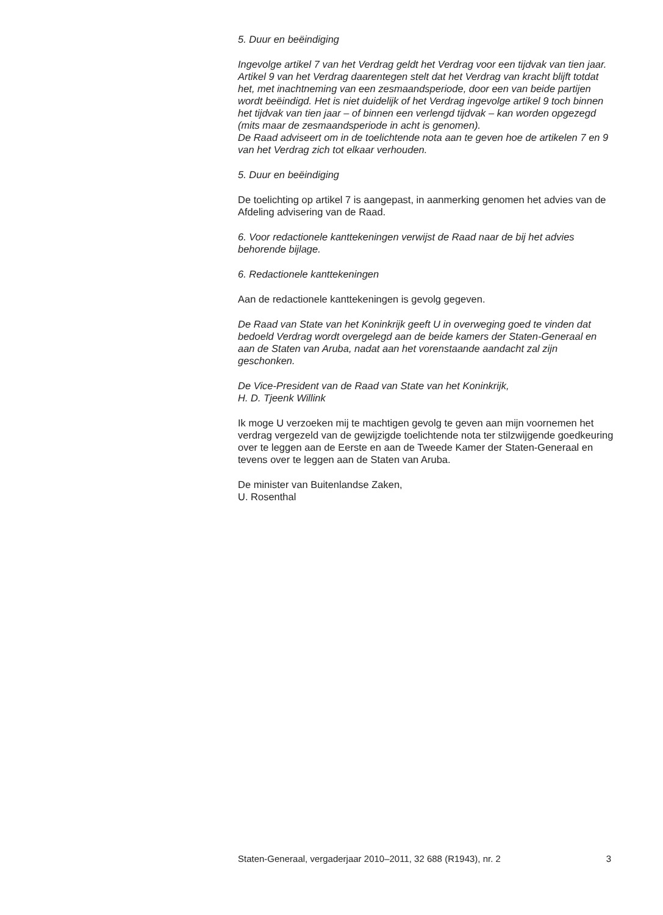5. Duur en beëindiging
Ingevolge artikel 7 van het Verdrag geldt het Verdrag voor een tijdvak van tien jaar. Artikel 9 van het Verdrag daarentegen stelt dat het Verdrag van kracht blijft totdat het, met inachtneming van een zesmaandsperiode, door een van beide partijen wordt beëindigd. Het is niet duidelijk of het Verdrag ingevolge artikel 9 toch binnen het tijdvak van tien jaar – of binnen een verlengd tijdvak – kan worden opgezegd (mits maar de zesmaandsperiode in acht is genomen).
De Raad adviseert om in de toelichtende nota aan te geven hoe de artikelen 7 en 9 van het Verdrag zich tot elkaar verhouden.
5. Duur en beëindiging
De toelichting op artikel 7 is aangepast, in aanmerking genomen het advies van de Afdeling advisering van de Raad.
6. Voor redactionele kanttekeningen verwijst de Raad naar de bij het advies behorende bijlage.
6. Redactionele kanttekeningen
Aan de redactionele kanttekeningen is gevolg gegeven.
De Raad van State van het Koninkrijk geeft U in overweging goed te vinden dat bedoeld Verdrag wordt overgelegd aan de beide kamers der Staten-Generaal en aan de Staten van Aruba, nadat aan het vorenstaande aandacht zal zijn geschonken.
De Vice-President van de Raad van State van het Koninkrijk,
H. D. Tjeenk Willink
Ik moge U verzoeken mij te machtigen gevolg te geven aan mijn voornemen het verdrag vergezeld van de gewijzigde toelichtende nota ter stilzwijgende goedkeuring over te leggen aan de Eerste en aan de Tweede Kamer der Staten-Generaal en tevens over te leggen aan de Staten van Aruba.
De minister van Buitenlandse Zaken,
U. Rosenthal
Staten-Generaal, vergaderjaar 2010–2011, 32 688 (R1943), nr. 2 3